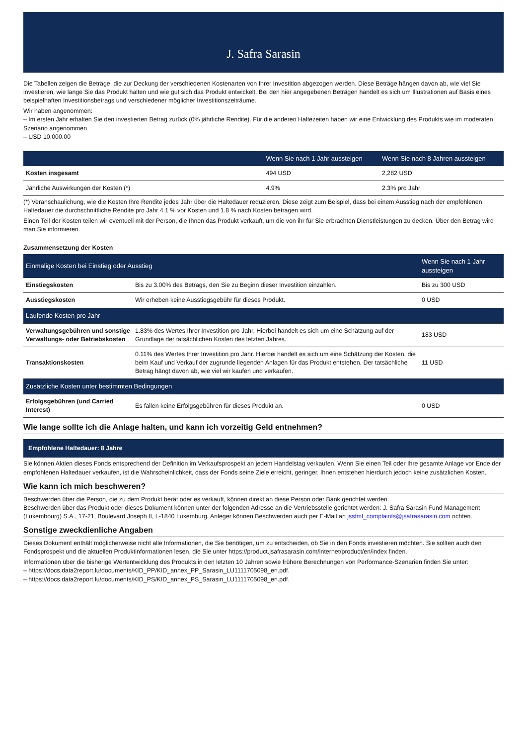J. Safra Sarasin
Die Tabellen zeigen die Beträge, die zur Deckung der verschiedenen Kostenarten von Ihrer Investition abgezogen werden. Diese Beträge hängen davon ab, wie viel Sie investieren, wie lange Sie das Produkt halten und wie gut sich das Produkt entwickelt. Bei den hier angegebenen Beträgen handelt es sich um Illustrationen auf Basis eines beispielhaften Investitionsbetrags und verschiedener möglicher Investitionszeiträume.
Wir haben angenommen:
– Im ersten Jahr erhalten Sie den investierten Betrag zurück (0% jährliche Rendite). Für die anderen Haltezeiten haben wir eine Entwicklung des Produkts wie im moderaten Szenario angenommen
– USD 10,000.00
| | Wenn Sie nach 1 Jahr aussteigen | Wenn Sie nach 8 Jahren aussteigen |
| --- | --- | --- |
| Kosten insgesamt | 494 USD | 2,282 USD |
| Jährliche Auswirkungen der Kosten (*) | 4.9% | 2.3% pro Jahr |
(*) Veranschaulichung, wie die Kosten Ihre Rendite jedes Jahr über die Haltedauer reduzieren. Diese zeigt zum Beispiel, dass bei einem Ausstieg nach der empfohlenen Haltedauer die durchschnittliche Rendite pro Jahr 4.1 % vor Kosten und 1.8 % nach Kosten betragen wird.
Einen Teil der Kosten teilen wir eventuell mit der Person, die Ihnen das Produkt verkauft, um die von ihr für Sie erbrachten Dienstleistungen zu decken. Über den Betrag wird man Sie informieren.
Zusammensetzung der Kosten
| Einmalige Kosten bei Einstieg oder Ausstieg | | Wenn Sie nach 1 Jahr aussteigen |
| --- | --- | --- |
| Einstiegskosten | Bis zu 3.00% des Betrags, den Sie zu Beginn dieser Investition einzahlen. | Bis zu 300 USD |
| Ausstiegskosten | Wir erheben keine Ausstiegsgebühr für dieses Produkt. | 0 USD |
| Laufende Kosten pro Jahr | | |
| Verwaltungsgebühren und sonstige Verwaltungs- oder Betriebskosten | 1.83% des Wertes Ihrer Investition pro Jahr. Hierbei handelt es sich um eine Schätzung auf der Grundlage der tatsächlichen Kosten des letzten Jahres. | 183 USD |
| Transaktionskosten | 0.11% des Wertes Ihrer Investition pro Jahr. Hierbei handelt es sich um eine Schätzung der Kosten, die beim Kauf und Verkauf der zugrunde liegenden Anlagen für das Produkt entstehen. Der tatsächliche Betrag hängt davon ab, wie viel wir kaufen und verkaufen. | 11 USD |
| Zusätzliche Kosten unter bestimmten Bedingungen | | |
| Erfolgsgebühren (und Carried Interest) | Es fallen keine Erfolgsgebühren für dieses Produkt an. | 0 USD |
Wie lange sollte ich die Anlage halten, und kann ich vorzeitig Geld entnehmen?
Empfohlene Haltedauer: 8 Jahre
Sie können Aktien dieses Fonds entsprechend der Definition im Verkaufsprospekt an jedem Handelstag verkaufen. Wenn Sie einen Teil oder Ihre gesamte Anlage vor Ende der empfohlenen Haltedauer verkaufen, ist die Wahrscheinlichkeit, dass der Fonds seine Ziele erreicht, geringer. Ihnen entstehen hierdurch jedoch keine zusätzlichen Kosten.
Wie kann ich mich beschweren?
Beschwerden über die Person, die zu dem Produkt berät oder es verkauft, können direkt an diese Person oder Bank gerichtet werden.
Beschwerden über das Produkt oder dieses Dokument können unter der folgenden Adresse an die Vertriebsstelle gerichtet werden: J. Safra Sarasin Fund Management (Luxembourg) S.A., 17-21, Boulevard Joseph II, L-1840 Luxemburg. Anleger können Beschwerden auch per E-Mail an jssfml_complaints@jsafrasarasin.com richten.
Sonstige zweckdienliche Angaben
Dieses Dokument enthält möglicherweise nicht alle Informationen, die Sie benötigen, um zu entscheiden, ob Sie in den Fonds investieren möchten. Sie sollten auch den Fondsprospekt und die aktuellen Produktinformationen lesen, die Sie unter https://product.jsafrasarasin.com/internet/product/en/index finden.
Informationen über die bisherige Wertentwicklung des Produkts in den letzten 10 Jahren sowie frühere Berechnungen von Performance-Szenarien finden Sie unter:
– https://docs.data2report.lu/documents/KID_PP/KID_annex_PP_Sarasin_LU1111705098_en.pdf.
– https://docs.data2report.lu/documents/KID_PS/KID_annex_PS_Sarasin_LU1111705098_en.pdf.